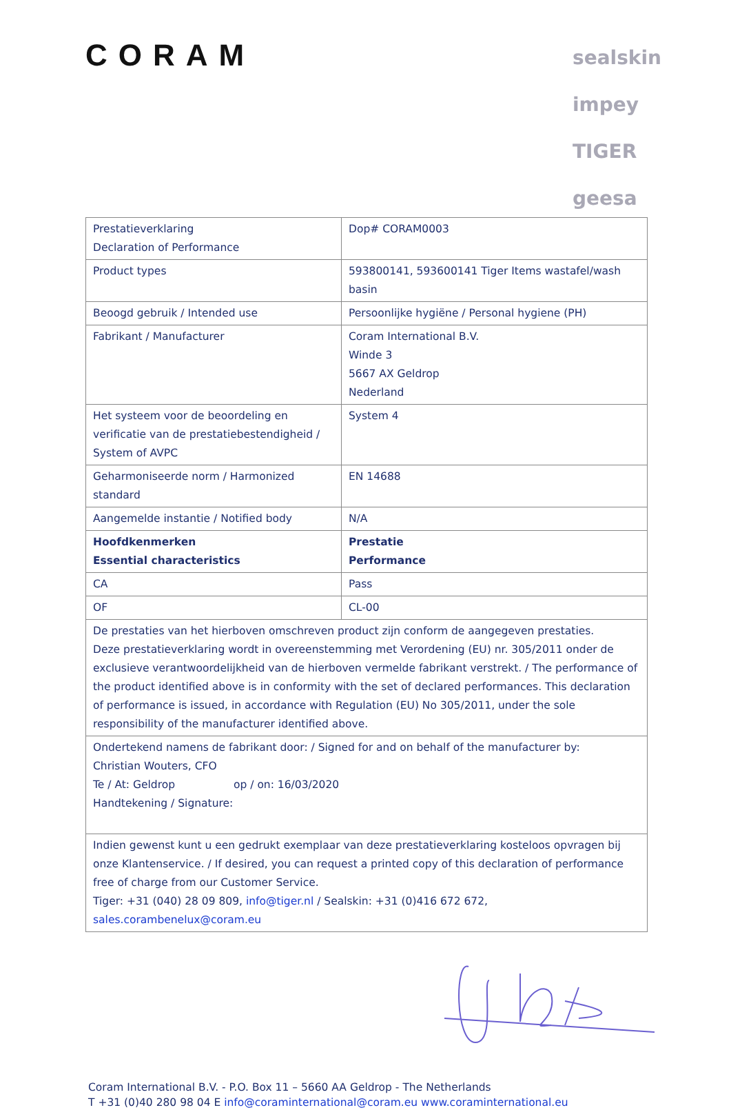CORAM
sealskin
impey
TIGER
geesa
| Prestatieverklaring Declaration of Performance | Dop# CORAM0003 |
| Product types | 593800141, 593600141 Tiger Items wastafel/wash basin |
| Beoogd gebruik / Intended use | Persoonlijke hygiëne / Personal hygiene (PH) |
| Fabrikant / Manufacturer | Coram International B.V. Winde 3 5667 AX Geldrop Nederland |
| Het systeem voor de beoordeling en verificatie van de prestatiebestendigheid / System of AVPC | System 4 |
| Geharmoniseerde norm / Harmonized standard | EN 14688 |
| Aangemelde instantie / Notified body | N/A |
| Hoofdkenmerken Essential characteristics | Prestatie Performance |
| CA | Pass |
| OF | CL-00 |
| De prestaties van het hierboven omschreven product zijn conform de aangegeven prestaties. Deze prestatieverklaring wordt in overeenstemming met Verordening (EU) nr. 305/2011 onder de exclusieve verantwoordelijkheid van de hierboven vermelde fabrikant verstrekt. / The performance of the product identified above is in conformity with the set of declared performances. This declaration of performance is issued, in accordance with Regulation (EU) No 305/2011, under the sole responsibility of the manufacturer identified above. | |
| Ondertekend namens de fabrikant door: / Signed for and on behalf of the manufacturer by: Christian Wouters, CFO Te / At: Geldrop op / on: 16/03/2020 Handtekening / Signature: | |
| Indien gewenst kunt u een gedrukt exemplaar van deze prestatieverklaring kosteloos opvragen bij onze Klantenservice. / If desired, you can request a printed copy of this declaration of performance free of charge from our Customer Service. Tiger: +31 (040) 28 09 809, info@tiger.nl / Sealskin: +31 (0)416 672 672, sales.corambenelux@coram.eu | |
Coram International B.V. - P.O. Box 11 – 5660 AA Geldrop - The Netherlands
T +31 (0)40 280 98 04 E info@coraminternational@coram.eu www.coraminternational.eu